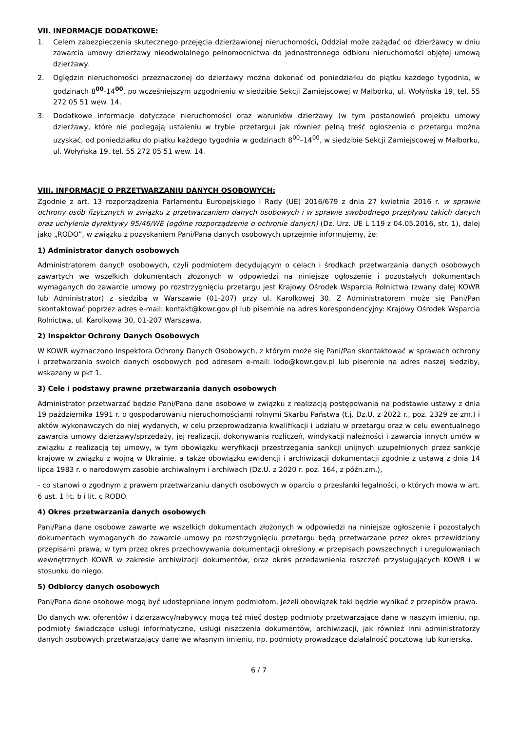VII. INFORMACJE DODATKOWE:
1. Celem zabezpieczenia skutecznego przejęcia dzierżawionej nieruchomości, Oddział może zażądać od dzierżawcy w dniu zawarcia umowy dzierżawy nieodwołalnego pełnomocnictwa do jednostronnego odbioru nieruchomości objętej umową dzierżawy.
2. Oględzin nieruchomości przeznaczonej do dzierżawy można dokonać od poniedziałku do piątku każdego tygodnia, w godzinach 8<sup>00</sup>-14<sup>00</sup>, po wcześniejszym uzgodnieniu w siedzibie Sekcji Zamiejscowej w Malborku, ul. Wołyńska 19, tel. 55 272 05 51 wew. 14.
3. Dodatkowe informacje dotyczące nieruchomości oraz warunków dzierżawy (w tym postanowień projektu umowy dzierżawy, które nie podlegają ustaleniu w trybie przetargu) jak również pełną treść ogłoszenia o przetargu można uzyskać, od poniedziałku do piątku każdego tygodnia w godzinach 8<sup>00</sup>–14<sup>00</sup>, w siedzibie Sekcji Zamiejscowej w Malborku, ul. Wołyńska 19, tel. 55 272 05 51 wew. 14.
VIII. INFORMACJE O PRZETWARZANIU DANYCH OSOBOWYCH:
Zgodnie z art. 13 rozporządzenia Parlamentu Europejskiego i Rady (UE) 2016/679 z dnia 27 kwietnia 2016 r. w sprawie ochrony osób fizycznych w związku z przetwarzaniem danych osobowych i w sprawie swobodnego przepływu takich danych oraz uchylenia dyrektywy 95/46/WE (ogólne rozporządzenie o ochronie danych) (Dz. Urz. UE L 119 z 04.05.2016, str. 1), dalej jako „RODO”, w związku z pozyskaniem Pani/Pana danych osobowych uprzejmie informujemy, że:
1) Administrator danych osobowych
Administratorem danych osobowych, czyli podmiotem decydującym o celach i środkach przetwarzania danych osobowych zawartych we wszelkich dokumentach złożonych w odpowiedzi na niniejsze ogłoszenie i pozostałych dokumentach wymaganych do zawarcie umowy po rozstrzygnięciu przetargu jest Krajowy Ośrodek Wsparcia Rolnictwa (zwany dalej KOWR lub Administrator) z siedzibą w Warszawie (01-207) przy ul. Karolkowej 30. Z Administratorem może się Pani/Pan skontaktować poprzez adres e-mail: kontakt@kowr.gov.pl lub pisemnie na adres korespondencyjny: Krajowy Ośrodek Wsparcia Rolnictwa, ul. Karolkowa 30, 01-207 Warszawa.
2) Inspektor Ochrony Danych Osobowych
W KOWR wyznaczono Inspektora Ochrony Danych Osobowych, z którym może się Pani/Pan skontaktować w sprawach ochrony i przetwarzania swoich danych osobowych pod adresem e-mail: iodo@kowr.gov.pl lub pisemnie na adres naszej siedziby, wskazany w pkt 1.
3) Cele i podstawy prawne przetwarzania danych osobowych
Administrator przetwarzać będzie Pani/Pana dane osobowe w związku z realizacją postępowania na podstawie ustawy z dnia 19 października 1991 r. o gospodarowaniu nieruchomościami rolnymi Skarbu Państwa (t.j. Dz.U. z 2022 r., poz. 2329 ze zm.) i aktów wykonawczych do niej wydanych, w celu przeprowadzania kwalifikacji i udziału w przetargu oraz w celu ewentualnego zawarcia umowy dzierżawy/sprzedaży, jej realizacji, dokonywania rozliczeń, windykacji należności i zawarcia innych umów w związku z realizacją tej umowy, w tym obowiązku weryfikacji przestrzegania sankcji unijnych uzupełnionych przez sankcje krajowe w związku z wojną w Ukrainie, a także obowiązku ewidencji i archiwizacji dokumentacji zgodnie z ustawą z dnia 14 lipca 1983 r. o narodowym zasobie archiwalnym i archiwach (Dz.U. z 2020 r. poz. 164, z późn.zm.),
- co stanowi o zgodnym z prawem przetwarzaniu danych osobowych w oparciu o przesłanki legalności, o których mowa w art. 6 ust. 1 lit. b i lit. c RODO.
4) Okres przetwarzania danych osobowych
Pani/Pana dane osobowe zawarte we wszelkich dokumentach złożonych w odpowiedzi na niniejsze ogłoszenie i pozostałych dokumentach wymaganych do zawarcie umowy po rozstrzygnięciu przetargu będą przetwarzane przez okres przewidziany przepisami prawa, w tym przez okres przechowywania dokumentacji określony w przepisach powszechnych i uregulowaniach wewnętrznych KOWR w zakresie archiwizacji dokumentów, oraz okres przedawnienia roszczeń przysługujących KOWR i w stosunku do niego.
5) Odbiorcy danych osobowych
Pani/Pana dane osobowe mogą być udostępniane innym podmiotom, jeżeli obowiązek taki będzie wynikać z przepisów prawa.
Do danych ww. oferentów i dzierżawcy/nabywcy mogą też mieć dostęp podmioty przetwarzające dane w naszym imieniu, np. podmioty świadczące usługi informatyczne, usługi niszczenia dokumentów, archiwizacji, jak również inni administratorzy danych osobowych przetwarzający dane we własnym imieniu, np. podmioty prowadzące działalność pocztową lub kurierską.
6 / 7